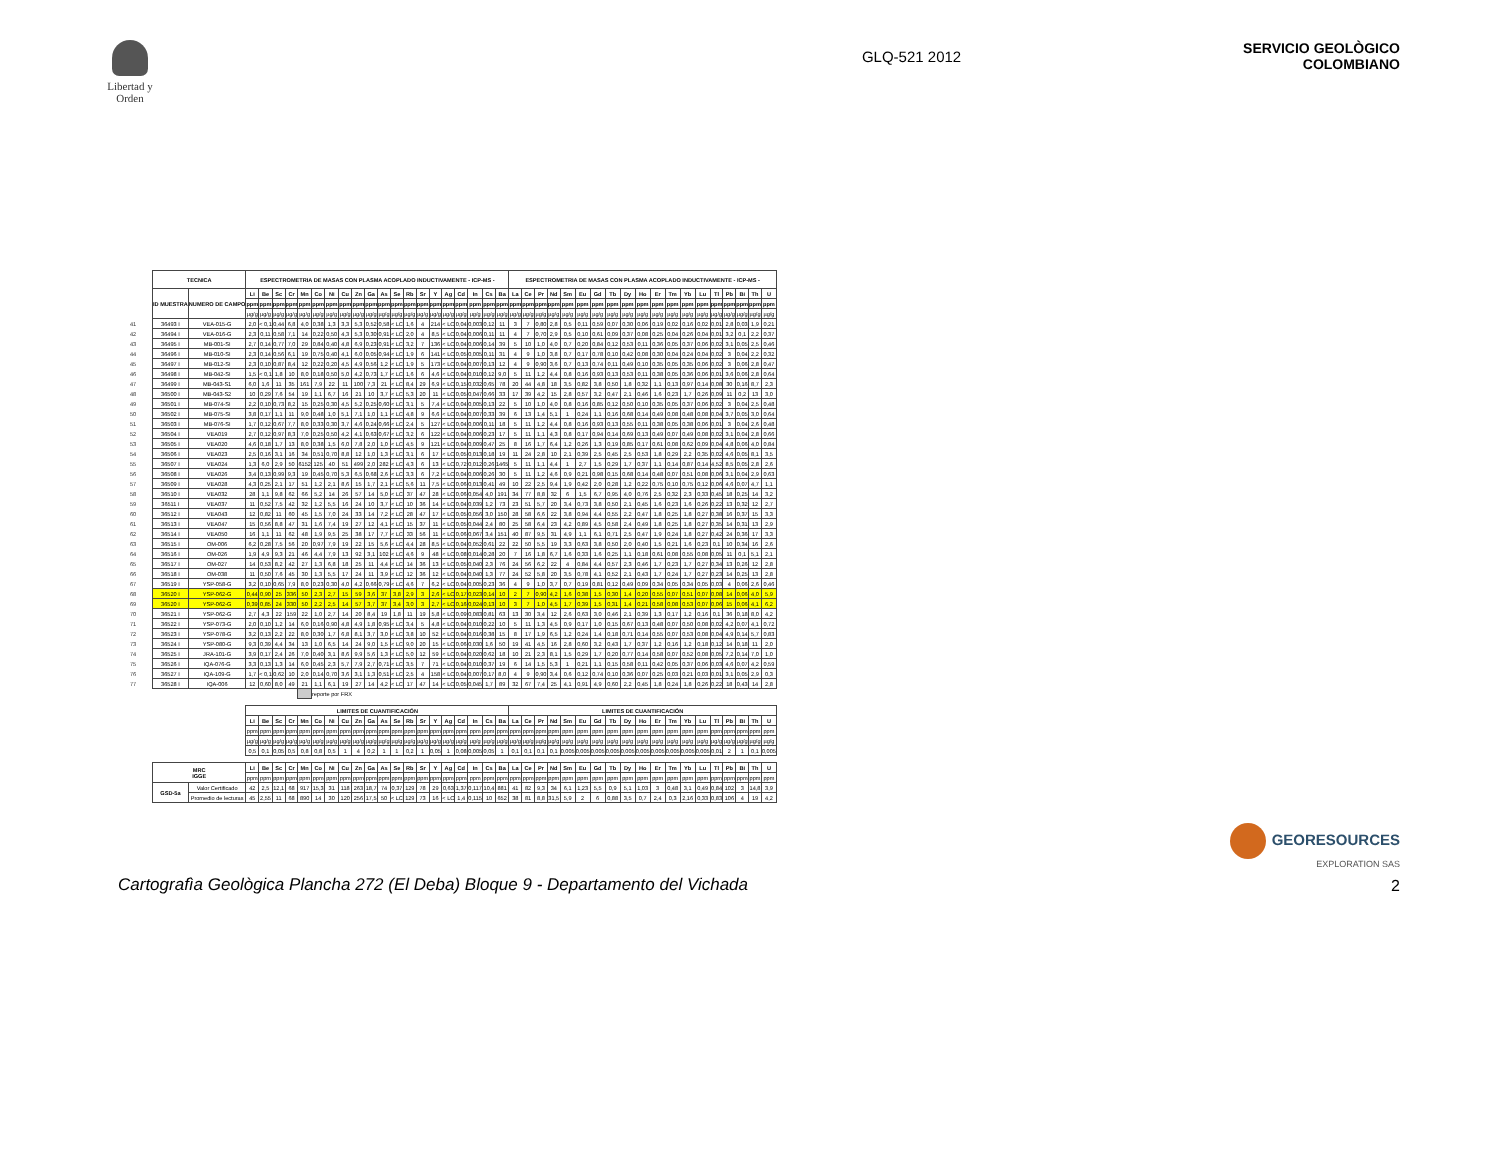Libertad y Orden
GLQ-521 2012
SERVICIO GEOLÒGICO
COLOMBIANO
| | TECNICA | | ESPECTROMETRIA DE MASAS CON PLASMA ACOPLADO INDUCTIVAMENTE - ICP-MS - | | | | | | | | | | | | | | | | | | | | ESPECTROMETRIA DE MASAS CON PLASMA ACOPLADO INDUCTIVAMENTE - ICP-MS - | | | | | | | | | | | | | | | | | | |
| | ID MUESTRA | NUMERO DE CAMPO | Li | Be | Sc | Cr | Mn | Co | Ni | Cu | Zn | Ga | As | Se | Rb | Sr | Y | Ag | Cd | In | Cs | Ba | La | Ce | Pr | Nd | Sm | Eu | Gd | Tb | Dy | Ho | Er | Tm | Yb | Lu | Tl | Pb | Bi | Th | U |
| | | | ppm | ppm | ppm | ppm | ppm | ppm | ppm | ppm | ppm | ppm | ppm | ppm | ppm | ppm | ppm | ppm | ppm | ppm | ppm | ppm | ppm | ppm | ppm | ppm | ppm | ppm | ppm | ppm | ppm | ppm | ppm | ppm | ppm | ppm | ppm | ppm | ppm | ppm | ppm |
| | | | µg/g | µg/g | µg/g | µg/g | µg/g | µg/g | µg/g | µg/g | µg/g | µg/g | µg/g | µg/g | µg/g | µg/g | µg/g | µg/g | µg/g | µg/g | µg/g | µg/g | µg/g | µg/g | µg/g | µg/g | µg/g | µg/g | µg/g | µg/g | µg/g | µg/g | µg/g | µg/g | µg/g | µg/g | µg/g | µg/g | µg/g | µg/g | µg/g |
| 41 | 36493 I | VEA-015-G | 2,0 | < 0,1 | 0,44 | 6,8 | 4,0 | 0,38 | 1,3 | 3,3 | 5,3 | 0,52 | 0,58 | < LC | 1,6 | 4 | 214 | < LC | 0,04 | 0,003 | 0,12 | 11 | 3 | 7 | 0,80 | 2,8 | 0,5 | 0,11 | 0,59 | 0,07 | 0,30 | 0,06 | 0,19 | 0,02 | 0,16 | 0,02 | 0,01 | 2,8 | 0,03 | 1,9 | 0,21 |
| 42 | 36494 I | VEA-016-G | 2,3 | 0,11 | 0,58 | 7,1 | 14 | 0,22 | 0,50 | 4,3 | 5,3 | 0,30 | 0,91 | < LC | 2,0 | 4 | 8,5 | < LC | 0,04 | 0,006 | 0,11 | 11 | 4 | 7 | 0,70 | 2,9 | 0,5 | 0,10 | 0,61 | 0,09 | 0,37 | 0,08 | 0,25 | 0,04 | 0,26 | 0,04 | 0,01 | 3,2 | 0,1 | 2,2 | 0,37 |
| 43 | 36495 I | MB-001-SI | 2,7 | 0,14 | 0,77 | 7,0 | 29 | 0,84 | 0,40 | 4,8 | 6,9 | 0,23 | 0,91 | < LC | 3,2 | 7 | 136 | < LC | 0,04 | 0,006 | 0,14 | 39 | 5 | 10 | 1,0 | 4,0 | 0,7 | 0,20 | 0,84 | 0,12 | 0,53 | 0,11 | 0,36 | 0,05 | 0,37 | 0,06 | 0,02 | 3,1 | 0,05 | 2,5 | 0,46 |
| 44 | 36496 I | MB-010-SI | 2,3 | 0,14 | 0,56 | 6,1 | 19 | 0,75 | 0,40 | 4,1 | 6,0 | 0,05 | 0,94 | < LC | 1,9 | 6 | 141 | < LC | 0,05 | 0,005 | 0,11 | 31 | 4 | 9 | 1,0 | 3,8 | 0,7 | 0,17 | 0,78 | 0,10 | 0,42 | 0,08 | 0,30 | 0,04 | 0,24 | 0,04 | 0,02 | 3 | 0,04 | 2,2 | 0,32 |
| 45 | 36497 I | MB-012-SI | 2,3 | 0,10 | 0,87 | 8,4 | 12 | 0,22 | 0,20 | 4,5 | 4,9 | 0,56 | 1,2 | < LC | 1,9 | 5 | 173 | < LC | 0,04 | 0,007 | 0,13 | 12 | 4 | 9 | 0,90 | 3,6 | 0,7 | 0,13 | 0,74 | 0,11 | 0,49 | 0,10 | 0,35 | 0,05 | 0,35 | 0,06 | 0,02 | 3 | 0,06 | 2,8 | 0,47 |
| 46 | 36498 I | MB-042-SI | 1,5 | < 0,1 | 1,8 | 10 | 8,0 | 0,18 | 0,50 | 5,0 | 4,2 | 0,73 | 1,7 | < LC | 1,6 | 6 | 4,6 | < LC | 0,04 | 0,010 | 0,12 | 9,0 | 5 | 11 | 1,2 | 4,4 | 0,8 | 0,16 | 0,93 | 0,13 | 0,53 | 0,11 | 0,38 | 0,05 | 0,36 | 0,06 | 0,01 | 3,6 | 0,06 | 2,8 | 0,64 |
| 47 | 36499 I | MB-043-S1 | 6,0 | 1,6 | 11 | 35 | 161 | 7,9 | 22 | 11 | 100 | 7,3 | 21 | < LC | 8,4 | 29 | 6,9 | < LC | 0,15 | 0,032 | 0,65 | 78 | 20 | 44 | 4,8 | 18 | 3,5 | 0,82 | 3,8 | 0,50 | 1,8 | 0,32 | 1,1 | 0,13 | 0,97 | 0,14 | 0,08 | 30 | 0,16 | 8,7 | 2,3 |
| 48 | 36500 I | MB-043-S2 | 10 | 0,29 | 7,6 | 54 | 19 | 1,1 | 6,7 | 16 | 21 | 10 | 3,7 | < LC | 5,3 | 20 | 11 | < LC | 0,05 | 0,047 | 0,66 | 33 | 17 | 39 | 4,2 | 15 | 2,8 | 0,57 | 3,2 | 0,47 | 2,1 | 0,46 | 1,6 | 0,23 | 1,7 | 0,26 | 0,09 | 11 | 0,2 | 13 | 3,0 |
| 49 | 36501 I | MB-074-SI | 2,2 | 0,10 | 0,73 | 8,2 | 15 | 0,25 | 0,30 | 4,5 | 5,2 | 0,25 | 0,60 | < LC | 3,1 | 5 | 7,4 | < LC | 0,04 | 0,005 | 0,13 | 22 | 5 | 10 | 1,0 | 4,0 | 0,8 | 0,16 | 0,85 | 0,12 | 0,50 | 0,10 | 0,35 | 0,05 | 0,37 | 0,06 | 0,02 | 3 | 0,04 | 2,5 | 0,48 |
| 50 | 36502 I | MB-075-SI | 3,8 | 0,17 | 1,1 | 11 | 9,0 | 0,48 | 1,0 | 5,1 | 7,1 | 1,0 | 1,1 | < LC | 4,8 | 9 | 6,6 | < LC | 0,04 | 0,007 | 0,33 | 39 | 6 | 13 | 1,4 | 5,1 | 1 | 0,24 | 1,1 | 0,16 | 0,68 | 0,14 | 0,49 | 0,08 | 0,48 | 0,08 | 0,04 | 3,7 | 0,05 | 3,0 | 0,64 |
| 51 | 36503 I | MB-076-SI | 1,7 | 0,12 | 0,67 | 7,7 | 8,0 | 0,33 | 0,30 | 3,7 | 4,6 | 0,24 | 0,66 | < LC | 2,4 | 5 | 127 | < LC | 0,04 | 0,006 | 0,11 | 18 | 5 | 11 | 1,2 | 4,4 | 0,8 | 0,16 | 0,93 | 0,13 | 0,55 | 0,11 | 0,38 | 0,05 | 0,38 | 0,06 | 0,01 | 3 | 0,04 | 2,6 | 0,48 |
| 52 | 36504 I | VEA019 | 2,7 | 0,12 | 0,97 | 8,3 | 7,0 | 0,25 | 0,50 | 4,2 | 4,1 | 0,63 | 0,67 | < LC | 3,2 | 6 | 122 | < LC | 0,04 | 0,006 | 0,23 | 17 | 5 | 11 | 1,1 | 4,3 | 0,8 | 0,17 | 0,94 | 0,14 | 0,69 | 0,13 | 0,49 | 0,07 | 0,49 | 0,08 | 0,02 | 3,1 | 0,04 | 2,8 | 0,66 |
| 53 | 36505 I | VEA020 | 4,6 | 0,18 | 1,7 | 13 | 8,0 | 0,38 | 1,5 | 6,0 | 7,8 | 2,0 | 1,0 | < LC | 4,5 | 9 | 121 | < LC | 0,04 | 0,009 | 0,47 | 25 | 8 | 16 | 1,7 | 6,4 | 1,2 | 0,26 | 1,3 | 0,19 | 0,85 | 0,17 | 0,61 | 0,08 | 0,62 | 0,09 | 0,04 | 4,8 | 0,06 | 4,0 | 0,84 |
| 54 | 36506 I | VEA023 | 2,5 | 0,16 | 3,1 | 16 | 34 | 0,51 | 0,70 | 8,8 | 12 | 1,0 | 1,3 | < LC | 3,1 | 6 | 17 | < LC | 0,05 | 0,013 | 0,18 | 19 | 11 | 24 | 2,8 | 10 | 2,1 | 0,39 | 2,5 | 0,45 | 2,5 | 0,53 | 1,8 | 0,29 | 2,2 | 0,35 | 0,02 | 4,6 | 0,05 | 8,1 | 3,5 |
| 55 | 36507 I | VEA024 | 1,3 | 6,0 | 2,9 | 50 | 6152 | 125 | 40 | 51 | 499 | 2,0 | 282 | < LC | 4,3 | 6 | 13 | < LC | 0,72 | 0,012 | 0,26 | 1465 | 5 | 11 | 1,1 | 4,4 | 1 | 2,7 | 1,5 | 0,29 | 1,7 | 0,37 | 1,1 | 0,14 | 0,87 | 0,14 | 4,52 | 8,5 | 0,05 | 2,8 | 2,6 |
| 56 | 36508 I | VEA026 | 3,4 | 0,13 | 0,99 | 9,3 | 19 | 0,45 | 0,70 | 5,3 | 6,5 | 0,68 | 2,6 | < LC | 3,3 | 6 | 7,2 | < LC | 0,04 | 0,006 | 0,26 | 30 | 5 | 11 | 1,2 | 4,6 | 0,9 | 0,21 | 0,98 | 0,15 | 0,68 | 0,14 | 0,48 | 0,07 | 0,51 | 0,08 | 0,06 | 3,1 | 0,04 | 2,9 | 0,63 |
| 57 | 36509 I | VEA028 | 4,3 | 0,25 | 2,1 | 17 | 51 | 1,2 | 2,1 | 8,6 | 15 | 1,7 | 2,1 | < LC | 5,6 | 11 | 7,5 | < LC | 0,06 | 0,013 | 0,41 | 49 | 10 | 22 | 2,5 | 9,4 | 1,9 | 0,42 | 2,0 | 0,28 | 1,2 | 0,22 | 0,75 | 0,10 | 0,75 | 0,12 | 0,06 | 4,6 | 0,07 | 4,7 | 1,1 |
| 58 | 36510 I | VEA032 | 28 | 1,1 | 9,8 | 62 | 66 | 5,2 | 14 | 26 | 57 | 14 | 5,0 | < LC | 37 | 47 | 28 | < LC | 0,06 | 0,054 | 4,0 | 191 | 34 | 77 | 8,8 | 32 | 6 | 1,5 | 6,7 | 0,95 | 4,0 | 0,76 | 2,5 | 0,32 | 2,3 | 0,33 | 0,45 | 18 | 0,25 | 14 | 3,2 |
| 59 | 36511 I | VEA037 | 11 | 0,52 | 7,5 | 42 | 32 | 1,2 | 5,5 | 16 | 24 | 10 | 3,7 | < LC | 10 | 36 | 14 | < LC | 0,04 | 0,039 | 1,2 | 73 | 23 | 51 | 5,7 | 20 | 3,4 | 0,73 | 3,8 | 0,50 | 2,1 | 0,45 | 1,6 | 0,23 | 1,6 | 0,26 | 0,22 | 13 | 0,32 | 12 | 2,7 |
| 60 | 36512 I | VEA043 | 12 | 0,82 | 11 | 60 | 45 | 1,5 | 7,0 | 24 | 33 | 14 | 7,2 | < LC | 28 | 47 | 17 | < LC | 0,05 | 0,056 | 3,0 | 150 | 28 | 58 | 6,6 | 22 | 3,8 | 0,94 | 4,4 | 0,55 | 2,2 | 0,47 | 1,8 | 0,25 | 1,8 | 0,27 | 0,38 | 16 | 0,37 | 15 | 3,3 |
| 61 | 36513 I | VEA047 | 15 | 0,56 | 8,8 | 47 | 31 | 1,6 | 7,4 | 19 | 27 | 12 | 4,1 | < LC | 15 | 37 | 11 | < LC | 0,05 | 0,044 | 2,4 | 80 | 25 | 58 | 6,4 | 23 | 4,2 | 0,89 | 4,5 | 0,58 | 2,4 | 0,49 | 1,8 | 0,25 | 1,8 | 0,27 | 0,35 | 14 | 0,31 | 13 | 2,9 |
| 62 | 36514 I | VEA050 | 16 | 1,1 | 11 | 62 | 48 | 1,9 | 9,5 | 25 | 38 | 17 | 7,7 | < LC | 33 | 56 | 11 | < LC | 0,06 | 0,067 | 3,4 | 151 | 40 | 87 | 9,5 | 31 | 4,9 | 1,1 | 6,1 | 0,71 | 2,5 | 0,47 | 1,9 | 0,24 | 1,8 | 0,27 | 0,42 | 24 | 0,36 | 17 | 3,3 |
| 63 | 36515 I | OM-006 | 6,2 | 0,28 | 7,5 | 56 | 20 | 0,97 | 7,9 | 19 | 22 | 15 | 5,6 | < LC | 4,4 | 28 | 8,5 | < LC | 0,04 | 0,052 | 0,61 | 22 | 22 | 50 | 5,5 | 19 | 3,3 | 0,63 | 3,8 | 0,50 | 2,0 | 0,40 | 1,5 | 0,21 | 1,6 | 0,23 | 0,1 | 10 | 0,34 | 16 | 2,6 |
| 64 | 36516 I | OM-026 | 1,9 | 4,9 | 9,3 | 21 | 46 | 4,4 | 7,9 | 13 | 92 | 3,1 | 102 | < LC | 4,6 | 9 | 48 | < LC | 0,08 | 0,014 | 0,28 | 20 | 7 | 16 | 1,8 | 6,7 | 1,6 | 0,33 | 1,6 | 0,25 | 1,1 | 0,18 | 0,61 | 0,08 | 0,55 | 0,08 | 0,05 | 11 | 0,1 | 5,1 | 2,1 |
| 65 | 36517 I | OM-027 | 14 | 0,53 | 8,2 | 42 | 27 | 1,3 | 6,8 | 18 | 25 | 11 | 4,4 | < LC | 14 | 36 | 13 | < LC | 0,05 | 0,040 | 2,3 | 76 | 24 | 56 | 6,2 | 22 | 4 | 0,84 | 4,4 | 0,57 | 2,3 | 0,46 | 1,7 | 0,23 | 1,7 | 0,27 | 0,34 | 13 | 0,26 | 12 | 2,8 |
| 66 | 36518 I | OM-038 | 11 | 0,50 | 7,6 | 45 | 30 | 1,3 | 5,5 | 17 | 24 | 11 | 3,9 | < LC | 12 | 36 | 12 | < LC | 0,04 | 0,040 | 1,3 | 77 | 24 | 52 | 5,8 | 20 | 3,5 | 0,78 | 4,1 | 0,52 | 2,1 | 0,43 | 1,7 | 0,24 | 1,7 | 0,27 | 0,23 | 14 | 0,25 | 13 | 2,8 |
| 67 | 36519 I | YSP-058-G | 3,2 | 0,10 | 0,65 | 7,9 | 8,0 | 0,23 | 0,30 | 4,0 | 4,2 | 0,66 | 0,79 | < LC | 4,6 | 7 | 6,2 | < LC | 0,04 | 0,005 | 0,23 | 36 | 4 | 9 | 1,0 | 3,7 | 0,7 | 0,19 | 0,81 | 0,12 | 0,49 | 0,09 | 0,34 | 0,05 | 0,34 | 0,05 | 0,03 | 4 | 0,06 | 2,6 | 0,46 |
| 68 | 36520 I | YSP-062-G | 0,44 | 0,90 | 25 | 336 | 50 | 2,3 | 2,7 | 15 | 59 | 3,6 | 37 | 3,8 | 2,9 | 3 | 2,6 | < LC | 0,17 | 0,023 | 0,14 | 10 | 2 | 7 | 0,90 | 4,2 | 1,6 | 0,38 | 1,5 | 0,30 | 1,4 | 0,20 | 0,55 | 0,07 | 0,51 | 0,07 | 0,08 | 14 | 0,06 | 4,0 | 5,9 |
| 69 | 36520 I | YSP-062-G | 0,39 | 0,85 | 24 | 330 | 50 | 2,2 | 2,5 | 14 | 57 | 3,7 | 37 | 3,4 | 3,0 | 3 | 2,7 | < LC | 0,16 | 0,024 | 0,13 | 10 | 3 | 7 | 1,0 | 4,5 | 1,7 | 0,39 | 1,5 | 0,31 | 1,4 | 0,21 | 0,58 | 0,08 | 0,53 | 0,07 | 0,06 | 15 | 0,06 | 4,1 | 6,2 |
| 70 | 36521 I | YSP-062-G | 2,7 | 4,3 | 22 | 159 | 22 | 1,0 | 2,7 | 14 | 20 | 8,4 | 19 | 1,8 | 11 | 19 | 5,8 | < LC | 0,09 | 0,083 | 0,81 | 63 | 13 | 30 | 3,4 | 12 | 2,6 | 0,63 | 3,0 | 0,46 | 2,1 | 0,39 | 1,3 | 0,17 | 1,2 | 0,16 | 0,1 | 36 | 0,18 | 8,0 | 4,2 |
| 71 | 36522 I | YSP-073-G | 2,0 | 0,10 | 1,2 | 14 | 6,0 | 0,16 | 0,90 | 4,8 | 4,9 | 1,8 | 0,95 | < LC | 3,4 | 5 | 4,8 | < LC | 0,04 | 0,010 | 0,22 | 10 | 5 | 11 | 1,3 | 4,5 | 0,9 | 0,17 | 1,0 | 0,15 | 0,67 | 0,13 | 0,48 | 0,07 | 0,50 | 0,08 | 0,02 | 4,2 | 0,07 | 4,1 | 0,72 |
| 72 | 36523 I | YSP-078-G | 3,2 | 0,13 | 2,2 | 22 | 8,0 | 0,30 | 1,7 | 6,8 | 8,1 | 3,7 | 3,0 | < LC | 3,8 | 10 | 52 | < LC | 0,04 | 0,016 | 0,38 | 15 | 8 | 17 | 1,9 | 6,5 | 1,2 | 0,24 | 1,4 | 0,18 | 0,71 | 0,14 | 0,55 | 0,07 | 0,53 | 0,08 | 0,04 | 4,9 | 0,14 | 5,7 | 0,83 |
| 73 | 36524 I | YSP-080-G | 9,3 | 0,39 | 4,4 | 34 | 13 | 1,0 | 6,5 | 14 | 24 | 9,0 | 1,5 | < LC | 9,0 | 20 | 15 | < LC | 0,06 | 0,030 | 1,6 | 50 | 19 | 41 | 4,5 | 16 | 2,8 | 0,60 | 3,2 | 0,43 | 1,7 | 0,37 | 1,2 | 0,16 | 1,2 | 0,18 | 0,12 | 14 | 0,18 | 11 | 2,0 |
| 74 | 36525 I | JRA-101-G | 3,9 | 0,17 | 2,4 | 26 | 7,0 | 0,40 | 3,1 | 8,6 | 9,9 | 5,6 | 1,3 | < LC | 5,0 | 12 | 59 | < LC | 0,04 | 0,020 | 0,62 | 18 | 10 | 21 | 2,3 | 8,1 | 1,5 | 0,29 | 1,7 | 0,20 | 0,77 | 0,14 | 0,58 | 0,07 | 0,52 | 0,08 | 0,05 | 7,2 | 0,14 | 7,0 | 1,0 |
| 75 | 36526 I | IQA-076-G | 3,3 | 0,13 | 1,3 | 14 | 6,0 | 0,45 | 2,3 | 5,7 | 7,9 | 2,7 | 0,71 | < LC | 3,5 | 7 | 71 | < LC | 0,04 | 0,010 | 0,37 | 19 | 6 | 14 | 1,5 | 5,3 | 1 | 0,21 | 1,1 | 0,15 | 0,58 | 0,11 | 0,42 | 0,05 | 0,37 | 0,06 | 0,03 | 4,6 | 0,07 | 4,2 | 0,59 |
| 76 | 36527 I | IQA-109-G | 1,7 | < 0,1 | 0,62 | 10 | 2,0 | 0,14 | 0,70 | 3,6 | 3,1 | 1,3 | 0,51 | < LC | 2,5 | 4 | 158 | < LC | 0,04 | 0,007 | 0,17 | 8,0 | 4 | 9 | 0,90 | 3,4 | 0,6 | 0,12 | 0,74 | 0,10 | 0,36 | 0,07 | 0,25 | 0,03 | 0,21 | 0,03 | 0,01 | 3,1 | 0,05 | 2,9 | 0,3 |
| 77 | 36528 I | IQA-006 | 12 | 0,60 | 8,0 | 49 | 21 | 1,1 | 6,1 | 19 | 27 | 14 | 4,2 | < LC | 17 | 47 | 14 | < LC | 0,05 | 0,045 | 1,7 | 89 | 32 | 67 | 7,4 | 25 | 4,1 | 0,91 | 4,9 | 0,60 | 2,2 | 0,45 | 1,8 | 0,24 | 1,8 | 0,26 | 0,22 | 18 | 0,43 | 14 | 2,8 |
| | | | | | | | | reporte por FRX | | | | | | | | | | | | | | | | | | | | | | | | | | | | | | | | | |
| | | | LIMITES DE CUANTIFICACIÓN | | | | | | | | | | | | | | | | | | | | LIMITES DE CUANTIFICACIÓN | | | | | | | | | | | | | | | | | | |
| | | | Li | Be | Sc | Cr | Mn | Co | Ni | Cu | Zn | Ga | As | Se | Rb | Sr | Y | Ag | Cd | In | Cs | Ba | La | Ce | Pr | Nd | Sm | Eu | Gd | Tb | Dy | Ho | Er | Tm | Yb | Lu | Tl | Pb | Bi | Th | U |
| | | | ppm | ppm | ppm | ppm | ppm | ppm | ppm | ppm | ppm | ppm | ppm | ppm | ppm | ppm | ppm | ppm | ppm | ppm | ppm | ppm | ppm | ppm | ppm | ppm | ppm | ppm | ppm | ppm | ppm | ppm | ppm | ppm | ppm | ppm | ppm | ppm | ppm | ppm | ppm |
| | | | µg/g | µg/g | µg/g | µg/g | µg/g | µg/g | µg/g | µg/g | µg/g | µg/g | µg/g | µg/g | µg/g | µg/g | µg/g | µg/g | µg/g | µg/g | µg/g | µg/g | µg/g | µg/g | µg/g | µg/g | µg/g | µg/g | µg/g | µg/g | µg/g | µg/g | µg/g | µg/g | µg/g | µg/g | µg/g | µg/g | µg/g | µg/g | µg/g |
| | | | 0,5 | 0,1 | 0,05 | 0,5 | 0,8 | 0,8 | 0,5 | 1 | 4 | 0,2 | 1 | 1 | 0,2 | 1 | 0,05 | 1 | 0,08 | 0,005 | 0,05 | 1 | 0,1 | 0,1 | 0,1 | 0,1 | 0,005 | 0,005 | 0,005 | 0,005 | 0,005 | 0,005 | 0,005 | 0,005 | 0,005 | 0,005 | 0,01 | 2 | 1 | 0,1 | 0,005 |
| | MRC IGGE | | Li | Be | Sc | Cr | Mn | Co | Ni | Cu | Zn | Ga | As | Se | Rb | Sr | Y | Ag | Cd | In | Cs | Ba | La | Ce | Pr | Nd | Sm | Eu | Gd | Tb | Dy | Ho | Er | Tm | Yb | Lu | Tl | Pb | Bi | Th | U |
| | | | ppm | ppm | ppm | ppm | ppm | ppm | ppm | ppm | ppm | ppm | ppm | ppm | ppm | ppm | ppm | ppm | ppm | ppm | ppm | ppm | ppm | ppm | ppm | ppm | ppm | ppm | ppm | ppm | ppm | ppm | ppm | ppm | ppm | ppm | ppm | ppm | ppm | ppm | ppm |
| | GSD-5a | Valor Certificado | 42 | 2,5 | 12,1 | 68 | 917 | 15,3 | 31 | 118 | 263 | 18,7 | 74 | 0,37 | 129 | 78 | 29 | 0,63 | 1,37 | 0,117 | 10,4 | 881 | 41 | 82 | 9,3 | 34 | 6,1 | 1,23 | 5,5 | 0,9 | 5,1 | 1,03 | 3 | 0,48 | 3,1 | 0,49 | 0,84 | 102 | 3 | 14,8 | 3,9 |
| | | Promedio de lecturas | 45 | 2,55 | 11 | 68 | 890 | 14 | 30 | 120 | 256 | 17,5 | 50 | < LC | 129 | 73 | 16 | < LC | 1,4 | 0,115 | 10 | 652 | 38 | 81 | 8,8 | 31,5 | 5,9 | 2 | 6 | 0,88 | 3,5 | 0,7 | 2,4 | 0,3 | 2,16 | 0,33 | 0,83 | 106 | 4 | 19 | 4,2 |
Cartografìa Geològica Plancha 272 (El Deba) Bloque 9 - Departamento del Vichada
GEORESOURCES
EXPLORATION SAS
2